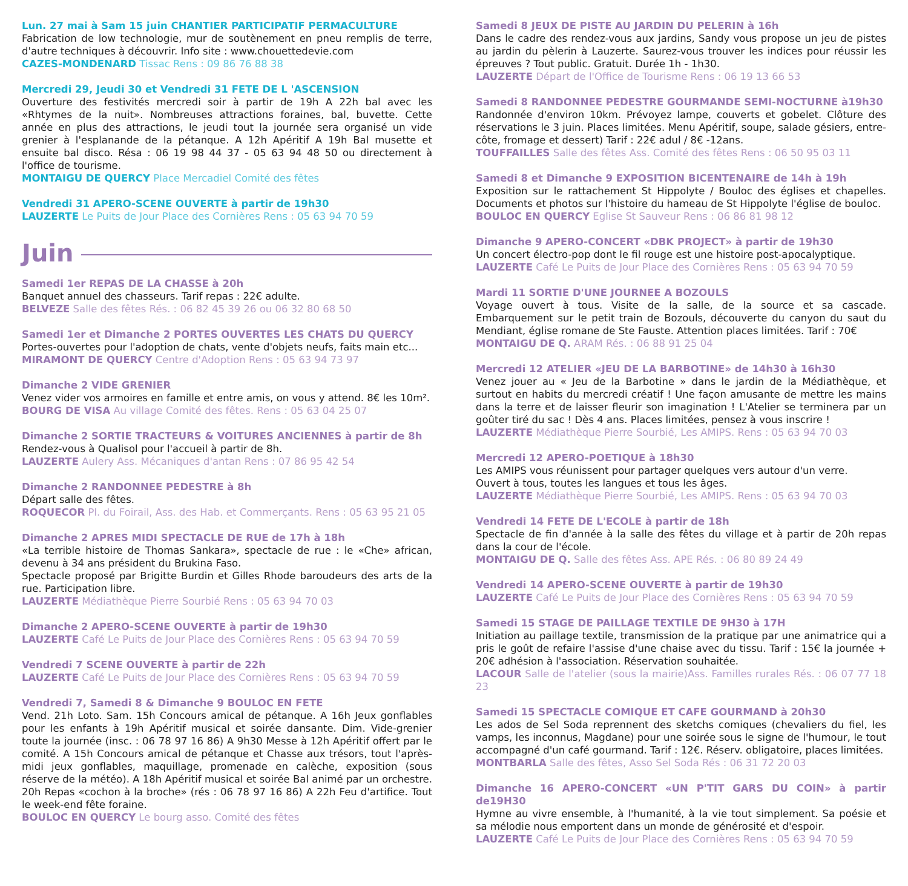Lun. 27 mai à Sam 15 juin CHANTIER PARTICIPATIF PERMACULTURE
Fabrication de low technologie, mur de soutènement en pneu remplis de terre, d'autre techniques à découvrir. Info site : www.chouettedevie.com
CAZES-MONDENARD Tissac Rens : 09 86 76 88 38
Mercredi 29, Jeudi 30 et Vendredi 31 FETE DE L 'ASCENSION
Ouverture des festivités mercredi soir à partir de 19h A 22h bal avec les «Rhtymes de la nuit». Nombreuses attractions foraines, bal, buvette. Cette année en plus des attractions, le jeudi tout la journée sera organisé un vide grenier à l'esplanande de la pétanque. A 12h Apéritif A 19h Bal musette et ensuite bal disco. Résa : 06 19 98 44 37 - 05 63 94 48 50 ou directement à l'office de tourisme.
MONTAIGU DE QUERCY Place Mercadiel Comité des fêtes
Vendredi 31 APERO-SCENE OUVERTE à partir de 19h30
LAUZERTE Le Puits de Jour Place des Cornières Rens : 05 63 94 70 59
Juin
Samedi 1er REPAS DE LA CHASSE à 20h
Banquet annuel des chasseurs. Tarif repas : 22€ adulte.
BELVEZE Salle des fêtes Rés. : 06 82 45 39 26 ou 06 32 80 68 50
Samedi 1er et Dimanche 2 PORTES OUVERTES LES CHATS DU QUERCY
Portes-ouvertes pour l'adoption de chats, vente d'objets neufs, faits main etc...
MIRAMONT DE QUERCY Centre d'Adoption Rens : 05 63 94 73 97
Dimanche 2 VIDE GRENIER
Venez vider vos armoires en famille et entre amis, on vous y attend. 8€ les 10m².
BOURG DE VISA Au village Comité des fêtes. Rens : 05 63 04 25 07
Dimanche 2 SORTIE TRACTEURS & VOITURES ANCIENNES à partir de 8h
Rendez-vous à Qualisol pour l'accueil à partir de 8h.
LAUZERTE Aulery Ass. Mécaniques d'antan Rens : 07 86 95 42 54
Dimanche 2 RANDONNEE PEDESTRE à 8h
Départ salle des fêtes.
ROQUECOR Pl. du Foirail, Ass. des Hab. et Commerçants. Rens : 05 63 95 21 05
Dimanche 2 APRES MIDI SPECTACLE DE RUE de 17h à 18h
«La terrible histoire de Thomas Sankara», spectacle de rue : le «Che» african, devenu à 34 ans président du Brukina Faso.
Spectacle proposé par Brigitte Burdin et Gilles Rhode baroudeurs des arts de la rue. Participation libre.
LAUZERTE Médiathèque Pierre Sourbié Rens : 05 63 94 70 03
Dimanche 2 APERO-SCENE OUVERTE à partir de 19h30
LAUZERTE Café Le Puits de Jour Place des Cornières Rens : 05 63 94 70 59
Vendredi 7 SCENE OUVERTE à partir de 22h
LAUZERTE Café Le Puits de Jour Place des Cornières Rens : 05 63 94 70 59
Vendredi 7, Samedi 8 & Dimanche 9 BOULOC EN FETE
Vend. 21h Loto. Sam. 15h Concours amical de pétanque. A 16h Jeux gonflables pour les enfants à 19h Apéritif musical et soirée dansante. Dim. Vide-grenier toute la journée (insc. : 06 78 97 16 86) A 9h30 Messe à 12h Apéritif offert par le comité. A 15h Concours amical de pétanque et Chasse aux trésors, tout l'après-midi jeux gonflables, maquillage, promenade en calèche, exposition (sous réserve de la météo). A 18h Apéritif musical et soirée Bal animé par un orchestre. 20h Repas «cochon à la broche» (rés : 06 78 97 16 86) A 22h Feu d'artifice. Tout le week-end fête foraine.
BOULOC EN QUERCY Le bourg asso. Comité des fêtes
Samedi 8 JEUX DE PISTE AU JARDIN DU PELERIN à 16h
Dans le cadre des rendez-vous aux jardins, Sandy vous propose un jeu de pistes au jardin du pèlerin à Lauzerte. Saurez-vous trouver les indices pour réussir les épreuves ? Tout public. Gratuit. Durée 1h - 1h30.
LAUZERTE Départ de l'Office de Tourisme Rens : 06 19 13 66 53
Samedi 8 RANDONNEE PEDESTRE GOURMANDE SEMI-NOCTURNE à19h30
Randonnée d'environ 10km. Prévoyez lampe, couverts et gobelet. Clôture des réservations le 3 juin. Places limitées. Menu Apéritif, soupe, salade gésiers, entre-côte, fromage et dessert) Tarif : 22€ adul / 8€ -12ans.
TOUFFAILLES Salle des fêtes Ass. Comité des fêtes Rens : 06 50 95 03 11
Samedi 8 et Dimanche 9 EXPOSITION BICENTENAIRE de 14h à 19h
Exposition sur le rattachement St Hippolyte / Bouloc des églises et chapelles. Documents et photos sur l'histoire du hameau de St Hippolyte l'église de bouloc.
BOULOC EN QUERCY Eglise St Sauveur Rens : 06 86 81 98 12
Dimanche 9 APERO-CONCERT «DBK PROJECT» à partir de 19h30
Un concert électro-pop dont le fil rouge est une histoire post-apocalyptique.
LAUZERTE Café Le Puits de Jour Place des Cornières Rens : 05 63 94 70 59
Mardi 11 SORTIE D'UNE JOURNEE A BOZOULS
Voyage ouvert à tous. Visite de la salle, de la source et sa cascade. Embarquement sur le petit train de Bozouls, découverte du canyon du saut du Mendiant, église romane de Ste Fauste. Attention places limitées. Tarif : 70€
MONTAIGU DE Q. ARAM Rés. : 06 88 91 25 04
Mercredi 12 ATELIER «JEU DE LA BARBOTINE» de 14h30 à 16h30
Venez jouer au « Jeu de la Barbotine » dans le jardin de la Médiathèque, et surtout en habits du mercredi créatif ! Une façon amusante de mettre les mains dans la terre et de laisser fleurir son imagination ! L'Atelier se terminera par un goûter tiré du sac ! Dès 4 ans. Places limitées, pensez à vous inscrire !
LAUZERTE Médiathèque Pierre Sourbié, Les AMIPS. Rens : 05 63 94 70 03
Mercredi 12 APERO-POETIQUE à 18h30
Les AMIPS vous réunissent pour partager quelques vers autour d'un verre.
Ouvert à tous, toutes les langues et tous les âges.
LAUZERTE Médiathèque Pierre Sourbié, Les AMIPS. Rens : 05 63 94 70 03
Vendredi 14 FETE DE L'ECOLE à partir de 18h
Spectacle de fin d'année à la salle des fêtes du village et à partir de 20h repas dans la cour de l'école.
MONTAIGU DE Q. Salle des fêtes Ass. APE Rés. : 06 80 89 24 49
Vendredi 14 APERO-SCENE OUVERTE à partir de 19h30
LAUZERTE Café Le Puits de Jour Place des Cornières Rens : 05 63 94 70 59
Samedi 15 STAGE DE PAILLAGE TEXTILE DE 9H30 à 17H
Initiation au paillage textile, transmission de la pratique par une animatrice qui a pris le goût de refaire l'assise d'une chaise avec du tissu. Tarif : 15€ la journée + 20€ adhésion à l'association. Réservation souhaitée.
LACOUR Salle de l'atelier (sous la mairie)Ass. Familles rurales Rés. : 06 07 77 18 23
Samedi 15 SPECTACLE COMIQUE ET CAFE GOURMAND à 20h30
Les ados de Sel Soda reprennent des sketchs comiques (chevaliers du fiel, les vamps, les inconnus, Magdane) pour une soirée sous le signe de l'humour, le tout accompagné d'un café gourmand. Tarif : 12€. Réserv. obligatoire, places limitées.
MONTBARLA Salle des fêtes, Asso Sel Soda Rés : 06 31 72 20 03
Dimanche 16 APERO-CONCERT «UN P'TIT GARS DU COIN» à partir de19H30
Hymne au vivre ensemble, à l'humanité, à la vie tout simplement. Sa poésie et sa mélodie nous emportent dans un monde de générosité et d'espoir.
LAUZERTE Café Le Puits de Jour Place des Cornières Rens : 05 63 94 70 59